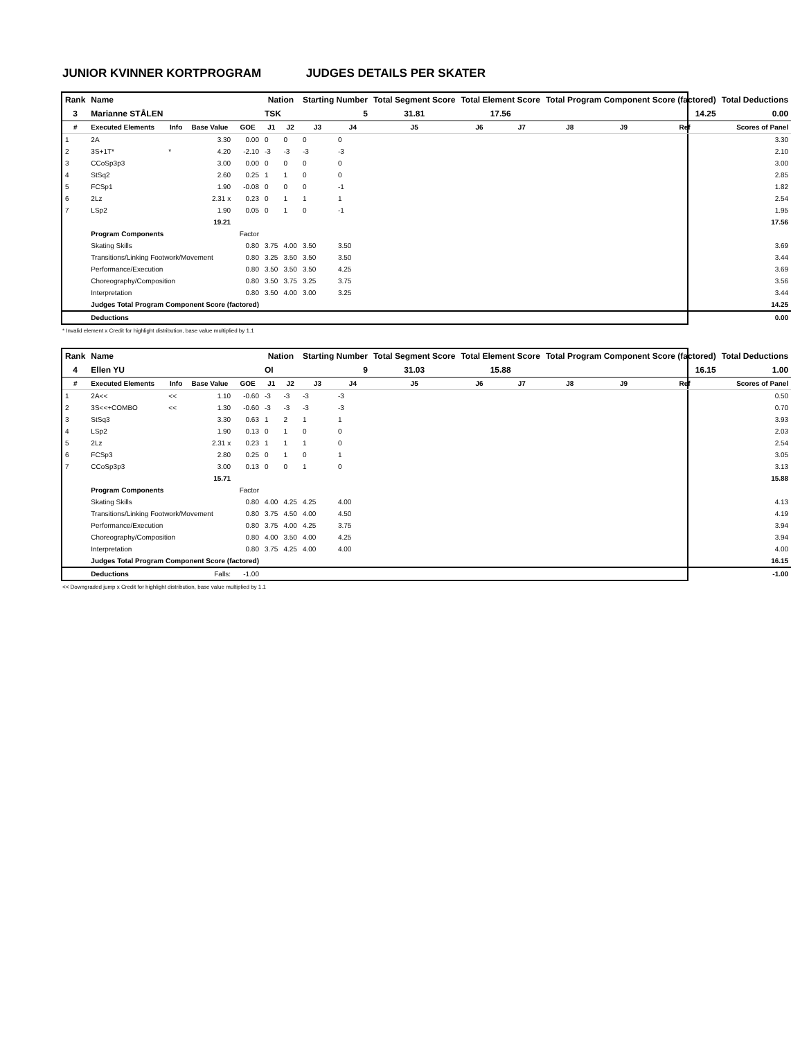JUNIOR KVINNER KORTPROGRAM JUDGES DETAILS PER SKATER
| Rank | Name | | | | Nation | | Starting Number | | Total Segment Score | Total Element Score | | Total Program Component Score (factored) | | | Total Deductions |
| --- | --- | --- | --- | --- | --- | --- | --- | --- | --- | --- | --- | --- | --- | --- | --- |
| 3 | Marianne STÅLEN | | | | TSK | | 5 | | 31.81 | 17.56 | | 14.25 | | | 0.00 |
| # | Executed Elements | Info | Base Value | GOE | J1 | J2 | J3 | J4 | J5 | J6 | J7 | J8 | J9 | Ref | Scores of Panel |
| 1 | 2A | | 3.30 | 0.00 | 0 | 0 | 0 | 0 | | | | | | | 3.30 |
| 2 | 3S+1T* | * | 4.20 | -2.10 | -3 | -3 | -3 | -3 | | | | | | | 2.10 |
| 3 | CCoSp3p3 | | 3.00 | 0.00 | 0 | 0 | 0 | 0 | | | | | | | 3.00 |
| 4 | StSq2 | | 2.60 | 0.25 | 1 | 1 | 0 | 0 | | | | | | | 2.85 |
| 5 | FCSp1 | | 1.90 | -0.08 | 0 | 0 | 0 | -1 | | | | | | | 1.82 |
| 6 | 2Lz | | 2.31 x | 0.23 | 0 | 1 | 1 | 1 | | | | | | | 2.54 |
| 7 | LSp2 | | 1.90 | 0.05 | 0 | 1 | 0 | -1 | | | | | | | 1.95 |
| | | | 19.21 | | | | | | | | | | | | 17.56 |
| | Program Components | | | Factor | | | | | | | | | | | |
| | Skating Skills | | | 0.80 | 3.75 | 4.00 | 3.50 | 3.50 | | | | | | | 3.69 |
| | Transitions/Linking Footwork/Movement | | | 0.80 | 3.25 | 3.50 | 3.50 | 3.50 | | | | | | | 3.44 |
| | Performance/Execution | | | 0.80 | 3.50 | 3.50 | 3.50 | 4.25 | | | | | | | 3.69 |
| | Choreography/Composition | | | 0.80 | 3.50 | 3.75 | 3.25 | 3.75 | | | | | | | 3.56 |
| | Interpretation | | | 0.80 | 3.50 | 4.00 | 3.00 | 3.25 | | | | | | | 3.44 |
| | Judges Total Program Component Score (factored) | | | | | | | | | | | | | | 14.25 |
| | Deductions | | | | | | | | | | | | | | 0.00 |
* Invalid element x Credit for highlight distribution, base value multiplied by 1.1
| Rank | Name | | | | Nation | | Starting Number | | Total Segment Score | Total Element Score | | Total Program Component Score (factored) | | | Total Deductions |
| --- | --- | --- | --- | --- | --- | --- | --- | --- | --- | --- | --- | --- | --- | --- | --- |
| 4 | Ellen YU | | | | OI | | 9 | | 31.03 | 15.88 | | 16.15 | | | 1.00 |
| # | Executed Elements | Info | Base Value | GOE | J1 | J2 | J3 | J4 | J5 | J6 | J7 | J8 | J9 | Ref | Scores of Panel |
| 1 | 2A<< | << | 1.10 | -0.60 | -3 | -3 | -3 | -3 | | | | | | | 0.50 |
| 2 | 3S<<+COMBO | << | 1.30 | -0.60 | -3 | -3 | -3 | -3 | | | | | | | 0.70 |
| 3 | StSq3 | | 3.30 | 0.63 | 1 | 2 | 1 | 1 | | | | | | | 3.93 |
| 4 | LSp2 | | 1.90 | 0.13 | 0 | 1 | 0 | 0 | | | | | | | 2.03 |
| 5 | 2Lz | | 2.31 x | 0.23 | 1 | 1 | 1 | 0 | | | | | | | 2.54 |
| 6 | FCSp3 | | 2.80 | 0.25 | 0 | 1 | 0 | 1 | | | | | | | 3.05 |
| 7 | CCoSp3p3 | | 3.00 | 0.13 | 0 | 0 | 1 | 0 | | | | | | | 3.13 |
| | | | 15.71 | | | | | | | | | | | | 15.88 |
| | Program Components | | | Factor | | | | | | | | | | | |
| | Skating Skills | | | 0.80 | 4.00 | 4.25 | 4.25 | 4.00 | | | | | | | 4.13 |
| | Transitions/Linking Footwork/Movement | | | 0.80 | 3.75 | 4.50 | 4.00 | 4.50 | | | | | | | 4.19 |
| | Performance/Execution | | | 0.80 | 3.75 | 4.00 | 4.25 | 3.75 | | | | | | | 3.94 |
| | Choreography/Composition | | | 0.80 | 4.00 | 3.50 | 4.00 | 4.25 | | | | | | | 3.94 |
| | Interpretation | | | 0.80 | 3.75 | 4.25 | 4.00 | 4.00 | | | | | | | 4.00 |
| | Judges Total Program Component Score (factored) | | | | | | | | | | | | | | 16.15 |
| | Deductions | Falls: | | -1.00 | | | | | | | | | | | -1.00 |
<< Downgraded jump x Credit for highlight distribution, base value multiplied by 1.1